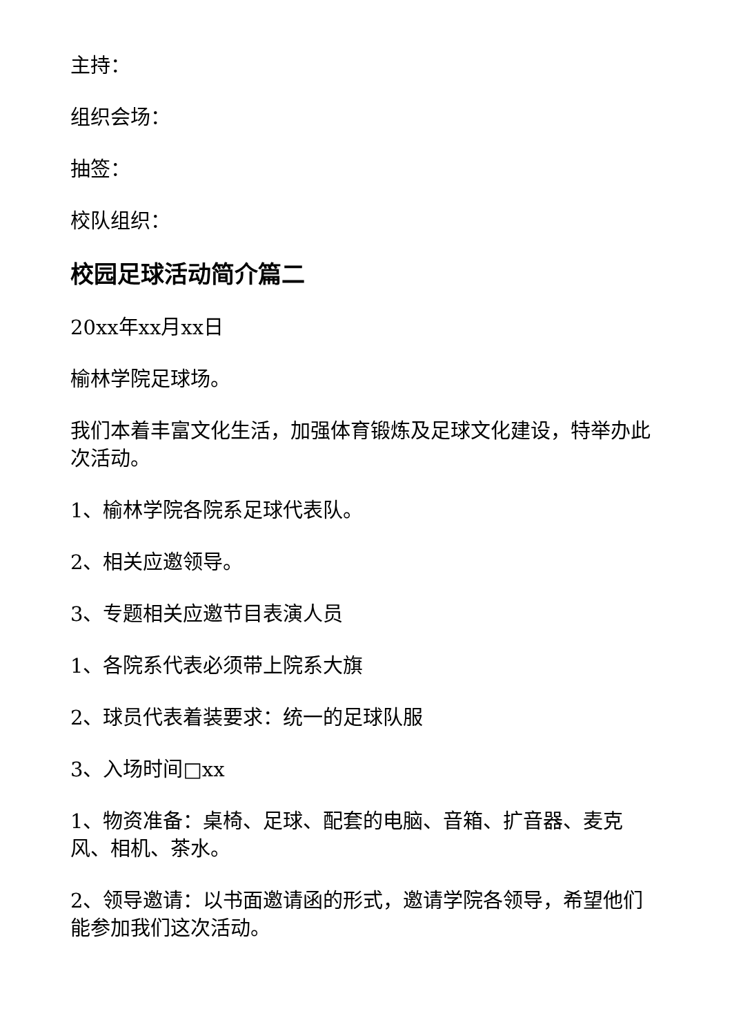主持：
组织会场：
抽签：
校队组织：
校园足球活动简介篇二
20xx年xx月xx日
榆林学院足球场。
我们本着丰富文化生活，加强体育锻炼及足球文化建设，特举办此次活动。
1、榆林学院各院系足球代表队。
2、相关应邀领导。
3、专题相关应邀节目表演人员
1、各院系代表必须带上院系大旗
2、球员代表着装要求：统一的足球队服
3、入场时间□xx
1、物资准备：桌椅、足球、配套的电脑、音箱、扩音器、麦克风、相机、茶水。
2、领导邀请：以书面邀请函的形式，邀请学院各领导，希望他们能参加我们这次活动。